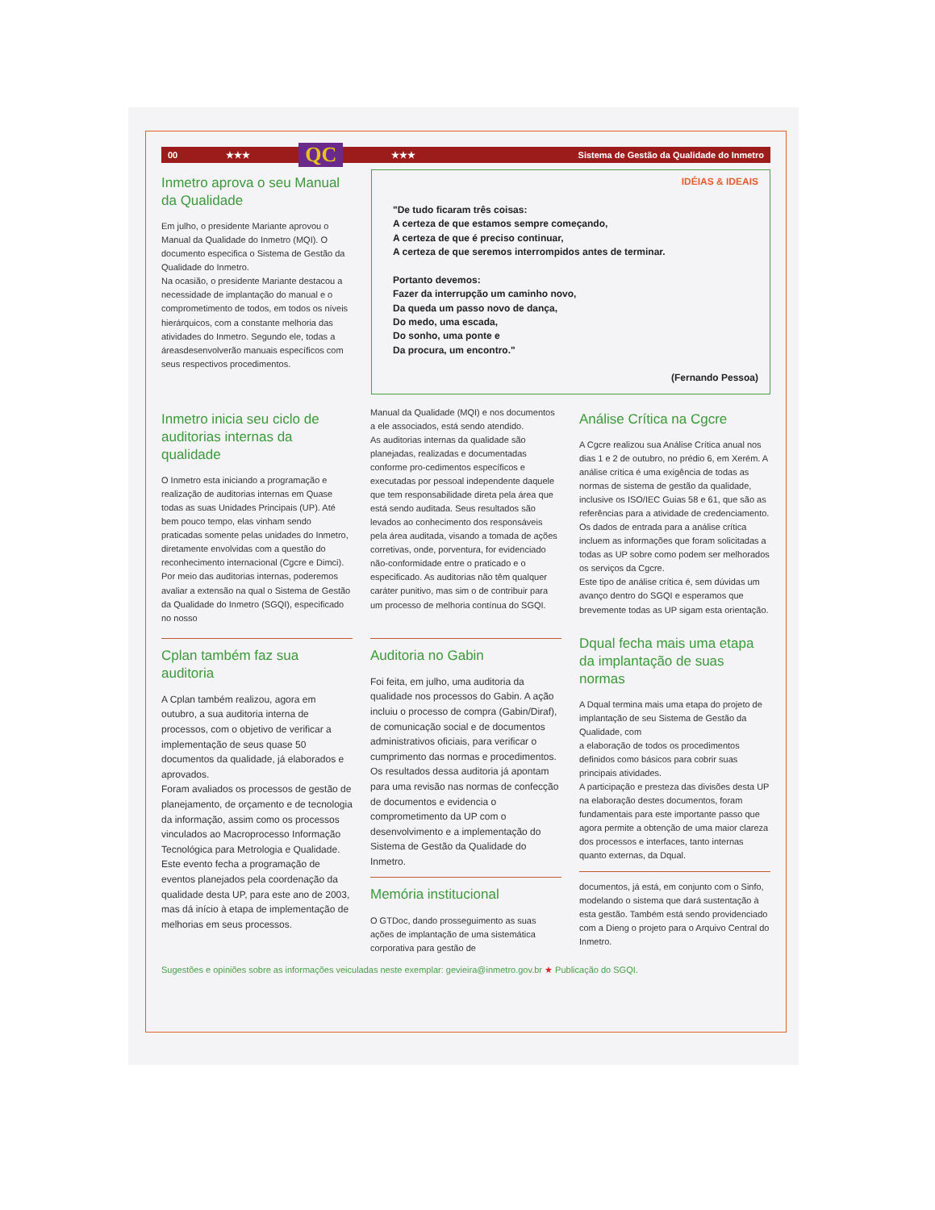00 ★★★ QC ★★★ Sistema de Gestão da Qualidade do Inmetro
Inmetro aprova o seu Manual da Qualidade
Em julho, o presidente Mariante aprovou o Manual da Qualidade do Inmetro (MQI). O documento especifica o Sistema de Gestão da Qualidade do Inmetro.
Na ocasião, o presidente Mariante destacou a necessidade de implantação do manual e o comprometimento de todos, em todos os níveis hierárquicos, com a constante melhoria das atividades do Inmetro. Segundo ele, todas a áreasdesenvolverão manuais específicos com seus respectivos procedimentos.
IDÉIAS & IDEAIS
"De tudo ficaram três coisas:
A certeza de que estamos sempre começando,
A certeza de que é preciso continuar,
A certeza de que seremos interrompidos antes de terminar.
Portanto devemos:
Fazer da interrupção um caminho novo,
Da queda um passo novo de dança,
Do medo, uma escada,
Do sonho, uma ponte e
Da procura, um encontro."
(Fernando Pessoa)
Inmetro inicia seu ciclo de auditorias internas da qualidade
O Inmetro esta iniciando a programação e realização de auditorias internas em Quase todas as suas Unidades Principais (UP). Até bem pouco tempo, elas vinham sendo praticadas somente pelas unidades do Inmetro, diretamente envolvidas com a questão do reconhecimento internacional (Cgcre e Dimci).
Por meio das auditorias internas, poderemos avaliar a extensão na qual o Sistema de Gestão da Qualidade do Inmetro (SGQI), especificado no nosso
Manual da Qualidade (MQI) e nos documentos a ele associados, está sendo atendido.
As auditorias internas da qualidade são planejadas, realizadas e documentadas conforme pro-cedimentos específicos e executadas por pessoal independente daquele que tem responsabilidade direta pela área que está sendo auditada. Seus resultados são levados ao conhecimento dos responsáveis pela área auditada, visando a tomada de ações corretivas, onde, porventura, for evidenciado não-conformidade entre o praticado e o especificado. As auditorias não têm qualquer caráter punitivo, mas sim o de contribuir para um processo de melhoria contínua do SGQI.
Análise Crítica na Cgcre
A Cgcre realizou sua Análise Crítica anual nos dias 1 e 2 de outubro, no prédio 6, em Xerém. A análise crítica é uma exigência de todas as normas de sistema de gestão da qualidade, inclusive os ISO/IEC Guias 58 e 61, que são as referências para a atividade de credenciamento.
Os dados de entrada para a análise crítica incluem as informações que foram solicitadas a todas as UP sobre como podem ser melhorados os serviços da Cgcre.
Este tipo de análise crítica é, sem dúvidas um avanço dentro do SGQI e esperamos que brevemente todas as UP sigam esta orientação.
Cplan também faz sua auditoria
A Cplan também realizou, agora em outubro, a sua auditoria interna de processos, com o objetivo de verificar a implementação de seus quase 50 documentos da qualidade, já elaborados e aprovados.
Foram avaliados os processos de gestão de planejamento, de orçamento e de tecnologia da informação, assim como os processos vinculados ao Macroprocesso Informação Tecnológica para Metrologia e Qualidade.
Este evento fecha a programação de eventos planejados pela coordenação da qualidade desta UP, para este ano de 2003, mas dá início à etapa de implementação de melhorias em seus processos.
Auditoria no Gabin
Foi feita, em julho, uma auditoria da qualidade nos processos do Gabin. A ação incluiu o processo de compra (Gabin/Diraf), de comunicação social e de documentos administrativos oficiais, para verificar o cumprimento das normas e procedimentos.
Os resultados dessa auditoria já apontam para uma revisão nas normas de confecção de documentos e evidencia o comprometimento da UP com o desenvolvimento e a implementação do Sistema de Gestão da Qualidade do Inmetro.
Memória institucional
O GTDoc, dando prosseguimento as suas ações de implantação de uma sistemática corporativa para gestão de
Dqual fecha mais uma etapa da implantação de suas normas
A Dqual termina mais uma etapa do projeto de implantação de seu Sistema de Gestão da Qualidade, com
a elaboração de todos os procedimentos definidos como básicos para cobrir suas principais atividades.
A participação e presteza das divisões desta UP na elaboração destes documentos, foram fundamentais para este importante passo que agora permite a obtenção de uma maior clareza dos processos e interfaces, tanto internas quanto externas, da Dqual.
documentos, já está, em conjunto com o Sinfo, modelando o sistema que dará sustentação à esta gestão. Também está sendo providenciado com a Dieng o projeto para o Arquivo Central do Inmetro.
Sugestões e opiniões sobre as informações veiculadas neste exemplar: gevieira@inmetro.gov.br ★ Publicação do SGQI.